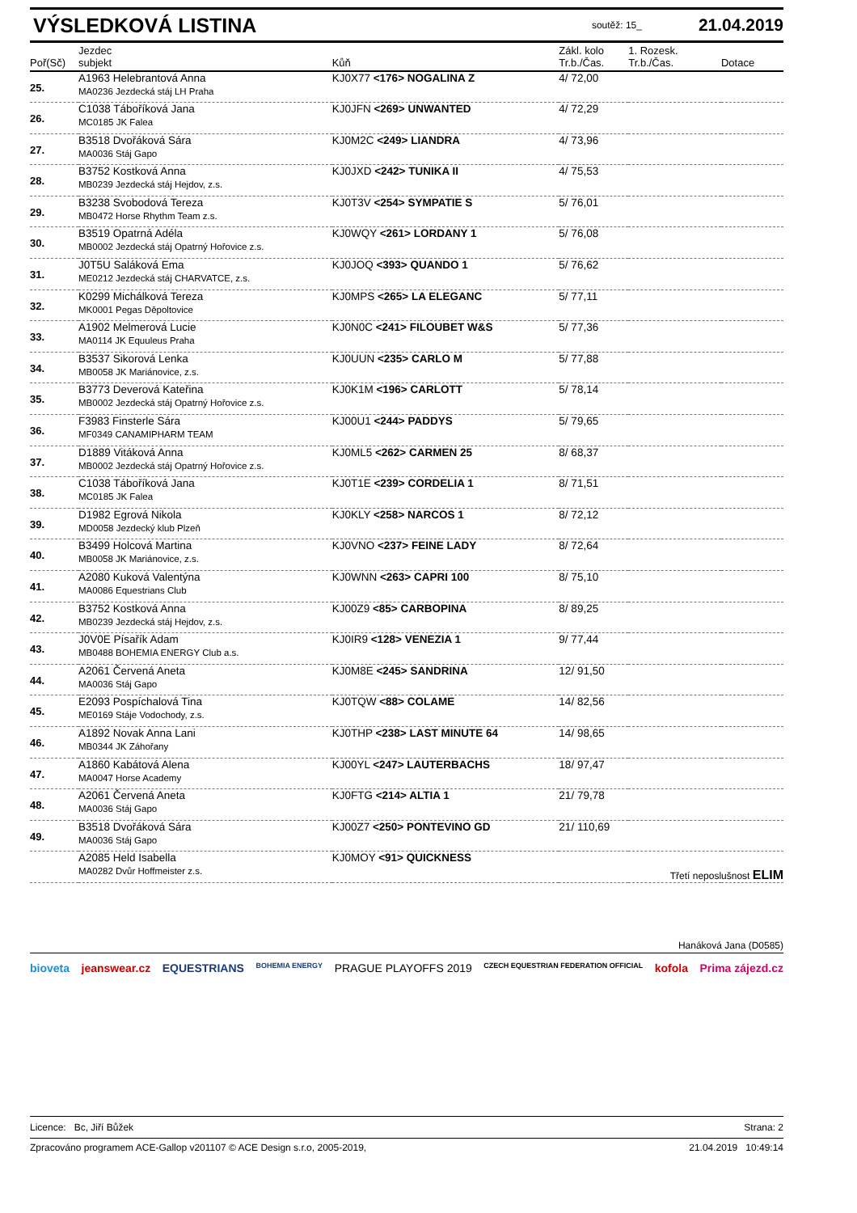VÝSLEDKOVÁ LISTINA
soutěž: 15_ 21.04.2019
| Poř(Sč) | Jezdec subjekt | Kůň | Zákl. kolo Tr.b./Čas. | 1. Rozesk. Tr.b./Čas. | Dotace |
| --- | --- | --- | --- | --- | --- |
| 25. | A1963 Helebrantová Anna MA0236 Jezdecká stáj LH Praha | KJ0X77 <176> NOGALINA Z | 4/ 72,00 | | |
| 26. | C1038 Táboříková Jana MC0185 JK Falea | KJ0JFN <269> UNWANTED | 4/ 72,29 | | |
| 27. | B3518 Dvořáková Sára MA0036 Stáj Gapo | KJ0M2C <249> LIANDRA | 4/ 73,96 | | |
| 28. | B3752 Kostková Anna MB0239 Jezdecká stáj Hejdov, z.s. | KJ0JXD <242> TUNIKA II | 4/ 75,53 | | |
| 29. | B3238 Svobodová Tereza MB0472 Horse Rhythm Team z.s. | KJ0T3V <254> SYMPATIE S | 5/ 76,01 | | |
| 30. | B3519 Opatrná Adéla MB0002 Jezdecká stáj Opatrný Hořovice z.s. | KJ0WQY <261> LORDANY 1 | 5/ 76,08 | | |
| 31. | J0T5U Saláková Ema ME0212 Jezdecká stáj CHARVATCE, z.s. | KJ0JOQ <393> QUANDO 1 | 5/ 76,62 | | |
| 32. | K0299 Michálková Tereza MK0001 Pegas Děpoltovice | KJ0MPS <265> LA ELEGANC | 5/ 77,11 | | |
| 33. | A1902 Melmerová Lucie MA0114 JK Equuleus Praha | KJ0N0C <241> FILOUBET W&S | 5/ 77,36 | | |
| 34. | B3537 Sikorová Lenka MB0058 JK Mariánovice, z.s. | KJ0UUN <235> CARLO M | 5/ 77,88 | | |
| 35. | B3773 Deverová Kateřina MB0002 Jezdecká stáj Opatrný Hořovice z.s. | KJ0K1M <196> CARLOTT | 5/ 78,14 | | |
| 36. | F3983 Finsterle Sára MF0349 CANAMIPHARM TEAM | KJ00U1 <244> PADDYS | 5/ 79,65 | | |
| 37. | D1889 Vitáková Anna MB0002 Jezdecká stáj Opatrný Hořovice z.s. | KJ0ML5 <262> CARMEN 25 | 8/ 68,37 | | |
| 38. | C1038 Táboříková Jana MC0185 JK Falea | KJ0T1E <239> CORDELIA 1 | 8/ 71,51 | | |
| 39. | D1982 Egrová Nikola MD0058 Jezdecký klub Plzeň | KJ0KLY <258> NARCOS 1 | 8/ 72,12 | | |
| 40. | B3499 Holcová Martina MB0058 JK Mariánovice, z.s. | KJ0VNO <237> FEINE LADY | 8/ 72,64 | | |
| 41. | A2080 Kuková Valentýna MA0086 Equestrians Club | KJ0WNN <263> CAPRI 100 | 8/ 75,10 | | |
| 42. | B3752 Kostková Anna MB0239 Jezdecká stáj Hejdov, z.s. | KJ00Z9 <85> CARBOPINA | 8/ 89,25 | | |
| 43. | J0V0E Písařík Adam MB0488 BOHEMIA ENERGY Club a.s. | KJ0IR9 <128> VENEZIA 1 | 9/ 77,44 | | |
| 44. | A2061 Červená Aneta MA0036 Stáj Gapo | KJ0M8E <245> SANDRINA | 12/ 91,50 | | |
| 45. | E2093 Pospíchalová Tina ME0169 Stáje Vodochody, z.s. | KJ0TQW <88> COLAME | 14/ 82,56 | | |
| 46. | A1892 Novak Anna Lani MB0344 JK Záhořany | KJ0THP <238> LAST MINUTE 64 | 14/ 98,65 | | |
| 47. | A1860 Kabátová Alena MA0047 Horse Academy | KJ00YL <247> LAUTERBACHS | 18/ 97,47 | | |
| 48. | A2061 Červená Aneta MA0036 Stáj Gapo | KJ0FTG <214> ALTIA 1 | 21/ 79,78 | | |
| 49. | B3518 Dvořáková Sára MA0036 Stáj Gapo | KJ00Z7 <250> PONTEVINO GD | 21/ 110,69 | | |
| | A2085 Held Isabella MA0282 Dvůr Hoffmeister z.s. | KJ0MOY <91> QUICKNESS | | Třetí neposlušnost ELIM | |
Hanáková Jana (D0585)
bioveta jeanswear.cz EQUESTRIANS BOHEMIA ENERGY PRAGUE PLAYOFFS 2019 CZECH EQUESTRIAN FEDERATION OFFICIAL kofola Prima zájezd.cz
Licence: Bc, Jiří Bůžek Strana: 2
Zpracováno programem ACE-Gallop v201107 © ACE Design s.r.o, 2005-2019, 21.04.2019 10:49:14